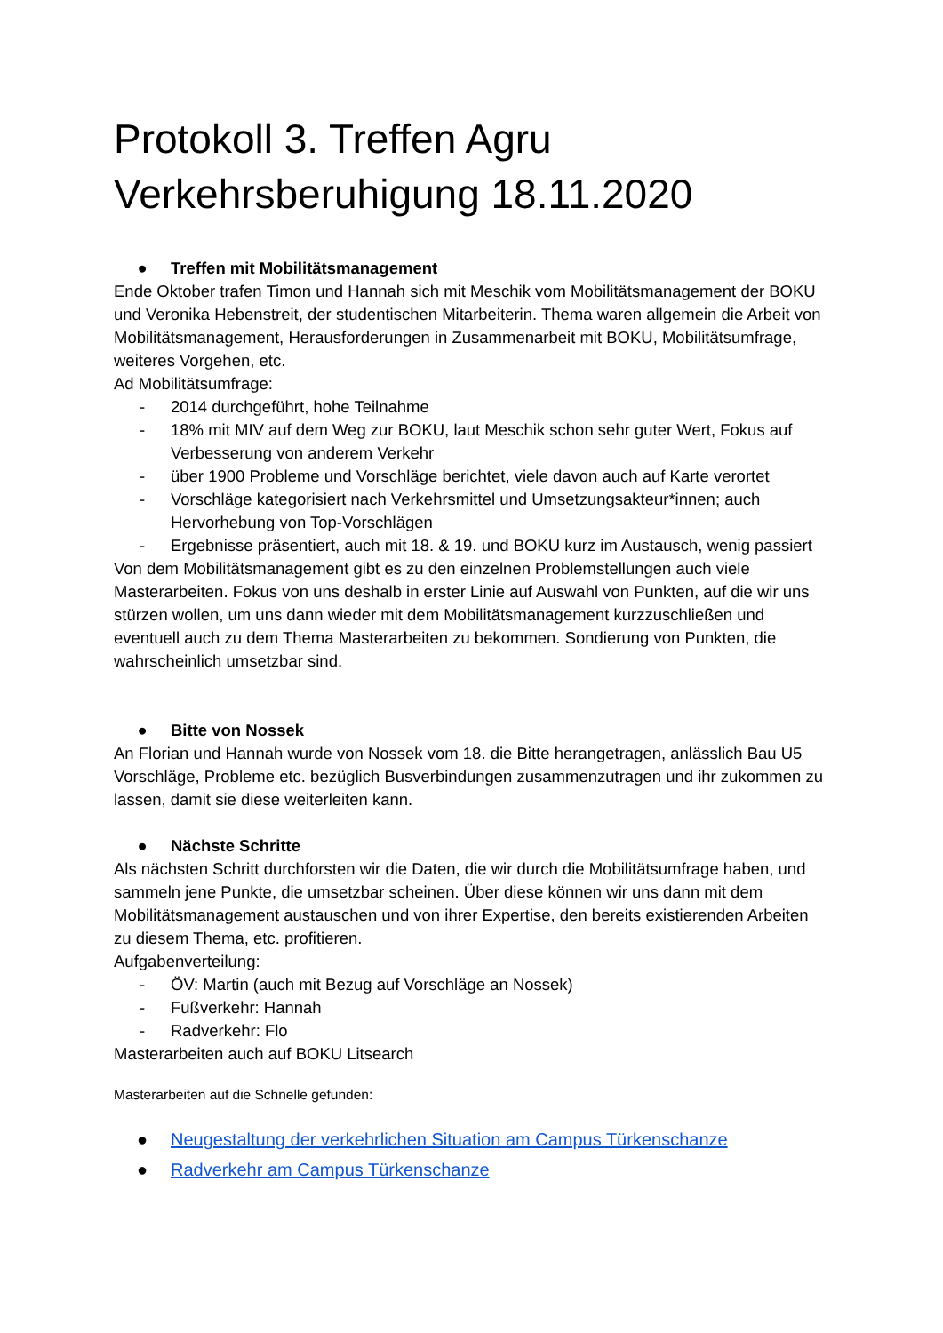Protokoll 3. Treffen Agru Verkehrsberuhigung 18.11.2020
● Treffen mit Mobilitätsmanagement
Ende Oktober trafen Timon und Hannah sich mit Meschik vom Mobilitätsmanagement der BOKU und Veronika Hebenstreit, der studentischen Mitarbeiterin. Thema waren allgemein die Arbeit von Mobilitätsmanagement, Herausforderungen in Zusammenarbeit mit BOKU, Mobilitätsumfrage, weiteres Vorgehen, etc.
Ad Mobilitätsumfrage:
- 2014 durchgeführt, hohe Teilnahme
- 18% mit MIV auf dem Weg zur BOKU, laut Meschik schon sehr guter Wert, Fokus auf Verbesserung von anderem Verkehr
- über 1900 Probleme und Vorschläge berichtet, viele davon auch auf Karte verortet
- Vorschläge kategorisiert nach Verkehrsmittel und Umsetzungsakteur*innen; auch Hervorhebung von Top-Vorschlägen
- Ergebnisse präsentiert, auch mit 18. & 19. und BOKU kurz im Austausch, wenig passiert
Von dem Mobilitätsmanagement gibt es zu den einzelnen Problemstellungen auch viele Masterarbeiten. Fokus von uns deshalb in erster Linie auf Auswahl von Punkten, auf die wir uns stürzen wollen, um uns dann wieder mit dem Mobilitätsmanagement kurzzuschließen und eventuell auch zu dem Thema Masterarbeiten zu bekommen. Sondierung von Punkten, die wahrscheinlich umsetzbar sind.
● Bitte von Nossek
An Florian und Hannah wurde von Nossek vom 18. die Bitte herangetragen, anlässlich Bau U5 Vorschläge, Probleme etc. bezüglich Busverbindungen zusammenzutragen und ihr zukommen zu lassen, damit sie diese weiterleiten kann.
● Nächste Schritte
Als nächsten Schritt durchforsten wir die Daten, die wir durch die Mobilitätsumfrage haben, und sammeln jene Punkte, die umsetzbar scheinen. Über diese können wir uns dann mit dem Mobilitätsmanagement austauschen und von ihrer Expertise, den bereits existierenden Arbeiten zu diesem Thema, etc. profitieren.
Aufgabenverteilung:
- ÖV: Martin (auch mit Bezug auf Vorschläge an Nossek)
- Fußverkehr: Hannah
- Radverkehr: Flo
Masterarbeiten auch auf BOKU Litsearch
Masterarbeiten auf die Schnelle gefunden:
● Neugestaltung der verkehrlichen Situation am Campus Türkenschanze
● Radverkehr am Campus Türkenschanze